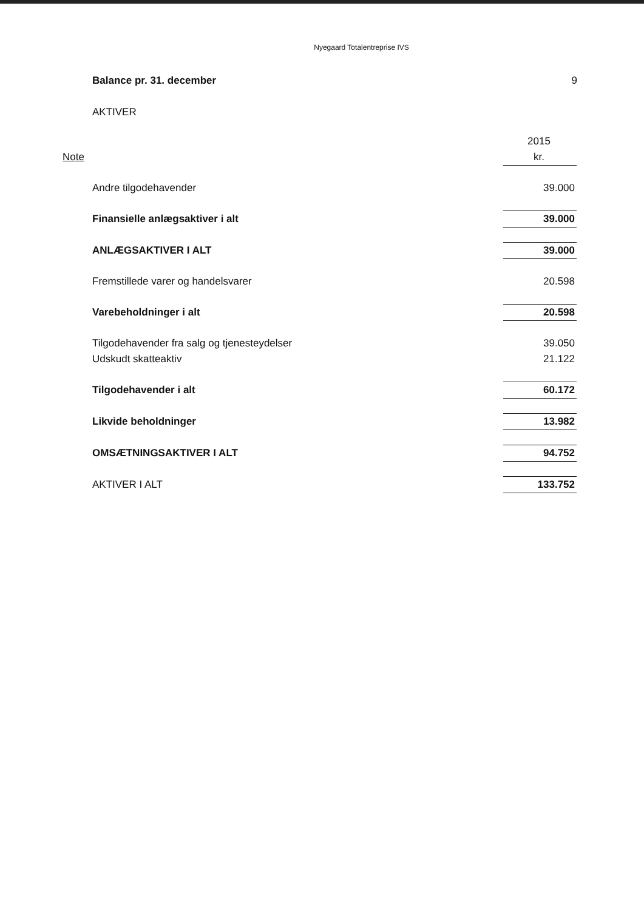Nyegaard Totalentreprise IVS
Balance pr. 31. december 9
AKTIVER
| | | 2015 |
| Note | | kr. |
| | Andre tilgodehavender | 39.000 |
| | Finansielle anlægsaktiver i alt | 39.000 |
| | ANLÆGSAKTIVER I ALT | 39.000 |
| | Fremstillede varer og handelsvarer | 20.598 |
| | Varebeholdninger i alt | 20.598 |
| | Tilgodehavender fra salg og tjenesteydelser | 39.050 |
| | Udskudt skatteaktiv | 21.122 |
| | Tilgodehavender i alt | 60.172 |
| | Likvide beholdninger | 13.982 |
| | OMSÆTNINGSAKTIVER I ALT | 94.752 |
| | AKTIVER I ALT | 133.752 |